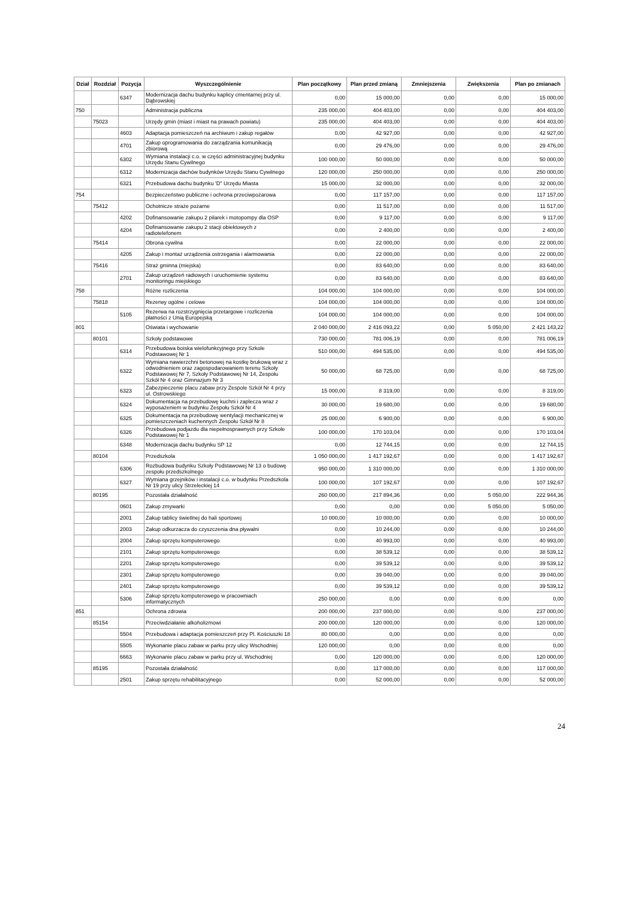| Dział | Rozdział | Pozycja | Wyszczególnienie | Plan początkowy | Plan przed zmianą | Zmniejszenia | Zwiększenia | Plan po zmianach |
| --- | --- | --- | --- | --- | --- | --- | --- | --- |
| | | 6347 | Modernizacja dachu budynku kaplicy cmentarnej przy ul. Dąbrowskiej | 0,00 | 15 000,00 | 0,00 | 0,00 | 15 000,00 |
| 750 | | | Administracja publiczna | 235 000,00 | 404 403,00 | 0,00 | 0,00 | 404 403,00 |
| | 75023 | | Urzędy gmin (miast i miast na prawach powiatu) | 235 000,00 | 404 403,00 | 0,00 | 0,00 | 404 403,00 |
| | | 4603 | Adaptacja pomieszczeń na archiwum i zakup regałów | 0,00 | 42 927,00 | 0,00 | 0,00 | 42 927,00 |
| | | 4701 | Zakup oprogramowania do zarządzania komunikacją zbiorową | 0,00 | 29 476,00 | 0,00 | 0,00 | 29 476,00 |
| | | 6302 | Wymiana instalacji c.o. w części administracyjnej budynku Urzędu Stanu Cywilnego | 100 000,00 | 50 000,00 | 0,00 | 0,00 | 50 000,00 |
| | | 6312 | Modernizacja dachów budynków Urzędu Stanu Cywilnego | 120 000,00 | 250 000,00 | 0,00 | 0,00 | 250 000,00 |
| | | 6321 | Przebudowa dachu budynku 'D" Urzędu Miasta | 15 000,00 | 32 000,00 | 0,00 | 0,00 | 32 000,00 |
| 754 | | | Bezpieczeństwo publiczne i ochrona przeciwpożarowa | 0,00 | 117 157,00 | 0,00 | 0,00 | 117 157,00 |
| | 75412 | | Ochotnicze straże pożarne | 0,00 | 11 517,00 | 0,00 | 0,00 | 11 517,00 |
| | | 4202 | Dofinansowanie zakupu 2 pilarek i motopompy dla OSP | 0,00 | 9 117,00 | 0,00 | 0,00 | 9 117,00 |
| | | 4204 | Dofinansowanie zakupu 2 stacji obiektowych z radiotelefonem | 0,00 | 2 400,00 | 0,00 | 0,00 | 2 400,00 |
| | 75414 | | Obrona cywilna | 0,00 | 22 000,00 | 0,00 | 0,00 | 22 000,00 |
| | | 4205 | Zakup i montaż urządzenia ostrzegania i alarmowania | 0,00 | 22 000,00 | 0,00 | 0,00 | 22 000,00 |
| | 75416 | | Straż gminna (miejska) | 0,00 | 83 640,00 | 0,00 | 0,00 | 83 640,00 |
| | | 2701 | Zakup urządzeń radiowych i uruchomienie systemu monitoringu miejskiego | 0,00 | 83 640,00 | 0,00 | 0,00 | 83 640,00 |
| 758 | | | Różne rozliczenia | 104 000,00 | 104 000,00 | 0,00 | 0,00 | 104 000,00 |
| | 75818 | | Rezerwy ogólne i celowe | 104 000,00 | 104 000,00 | 0,00 | 0,00 | 104 000,00 |
| | | 5105 | Rezerwa na rozstrzygnięcia przetargowe i rozliczenia płatności z Unią Europejską | 104 000,00 | 104 000,00 | 0,00 | 0,00 | 104 000,00 |
| 801 | | | Oświata i wychowanie | 2 040 000,00 | 2 416 093,22 | 0,00 | 5 050,00 | 2 421 143,22 |
| | 80101 | | Szkoły podstawowe | 730 000,00 | 781 006,19 | 0,00 | 0,00 | 781 006,19 |
| | | 6314 | Przebudowa boiska wielofunkcyjnego przy Szkole Podstawowej Nr 1 | 510 000,00 | 494 535,00 | 0,00 | 0,00 | 494 535,00 |
| | | 6322 | Wymiana nawierzchni betonowej na kostkę brukową wraz z odwodnieniem oraz zagospodarowaniem terenu Szkoły Podstawowej Nr 7, Szkoły Podstawowej Nr 14, Zespołu Szkół Nr 4 oraz Gimnazjum Nr 3 | 50 000,00 | 68 725,00 | 0,00 | 0,00 | 68 725,00 |
| | | 6323 | Zabezpieczenie placu zabaw przy Zespole Szkół Nr 4 przy ul. Ostrowskiego | 15 000,00 | 8 319,00 | 0,00 | 0,00 | 8 319,00 |
| | | 6324 | Dokumentacja na przebudowę kuchni i zaplecza wraz z wyposażeniem w budynku Zespołu Szkół Nr 4 | 30 000,00 | 19 680,00 | 0,00 | 0,00 | 19 680,00 |
| | | 6325 | Dokumentacja na przebudowę wentylacji mechanicznej w pomieszczeniach kuchennych Zespołu Szkół Nr 8 | 25 000,00 | 6 900,00 | 0,00 | 0,00 | 6 900,00 |
| | | 6326 | Przebudowa podjazdu dla niepełnosprawnych przy Szkole Podstawowej Nr 1 | 100 000,00 | 170 103,04 | 0,00 | 0,00 | 170 103,04 |
| | | 6348 | Modernizacja dachu budynku SP 12 | 0,00 | 12 744,15 | 0,00 | 0,00 | 12 744,15 |
| | 80104 | | Przedszkola | 1 050 000,00 | 1 417 192,67 | 0,00 | 0,00 | 1 417 192,67 |
| | | 6306 | Rozbudowa budynku Szkoły Podstawowej Nr 13 o budowę zespołu przedszkolnego | 950 000,00 | 1 310 000,00 | 0,00 | 0,00 | 1 310 000,00 |
| | | 6327 | Wymiana grzejników i instalacji c.o. w budynku Przedszkola Nr 19 przy ulicy Strzeleckiej 14 | 100 000,00 | 107 192,67 | 0,00 | 0,00 | 107 192,67 |
| | 80195 | | Pozostała działalność | 260 000,00 | 217 894,36 | 0,00 | 5 050,00 | 222 944,36 |
| | | 0601 | Zakup zmywarki | 0,00 | 0,00 | 0,00 | 5 050,00 | 5 050,00 |
| | | 2001 | Zakup tablicy świetlnej do hali sportowej | 10 000,00 | 10 000,00 | 0,00 | 0,00 | 10 000,00 |
| | | 2003 | Zakup odkurzacza do czyszczenia dna pływalni | 0,00 | 10 244,00 | 0,00 | 0,00 | 10 244,00 |
| | | 2004 | Zakup sprzętu komputerowego | 0,00 | 40 993,00 | 0,00 | 0,00 | 40 993,00 |
| | | 2101 | Zakup sprzętu komputerowego | 0,00 | 38 539,12 | 0,00 | 0,00 | 38 539,12 |
| | | 2201 | Zakup sprzętu komputerowego | 0,00 | 39 539,12 | 0,00 | 0,00 | 39 539,12 |
| | | 2301 | Zakup sprzętu komputerowego | 0,00 | 39 040,00 | 0,00 | 0,00 | 39 040,00 |
| | | 2401 | Zakup sprzętu komputerowego | 0,00 | 39 539,12 | 0,00 | 0,00 | 39 539,12 |
| | | 5306 | Zakup sprzętu komputerowego w pracowniach informatycznych | 250 000,00 | 0,00 | 0,00 | 0,00 | 0,00 |
| 851 | | | Ochrona zdrowia | 200 000,00 | 237 000,00 | 0,00 | 0,00 | 237 000,00 |
| | 85154 | | Przeciwdziałanie alkoholizmowi | 200 000,00 | 120 000,00 | 0,00 | 0,00 | 120 000,00 |
| | | 5504 | Przebudowa i adaptacja pomieszczeń przy Pl. Kościuszki 18 | 80 000,00 | 0,00 | 0,00 | 0,00 | 0,00 |
| | | 5505 | Wykonanie placu zabaw w parku przy ulicy Wschodniej | 120 000,00 | 0,00 | 0,00 | 0,00 | 0,00 |
| | | 6663 | Wykonanie placu zabaw w parku przy ul. Wschodniej | 0,00 | 120 000,00 | 0,00 | 0,00 | 120 000,00 |
| | 85195 | | Pozostała działalność | 0,00 | 117 000,00 | 0,00 | 0,00 | 117 000,00 |
| | | 2501 | Zakup sprzętu rehabilitacyjnego | 0,00 | 52 000,00 | 0,00 | 0,00 | 52 000,00 |
24